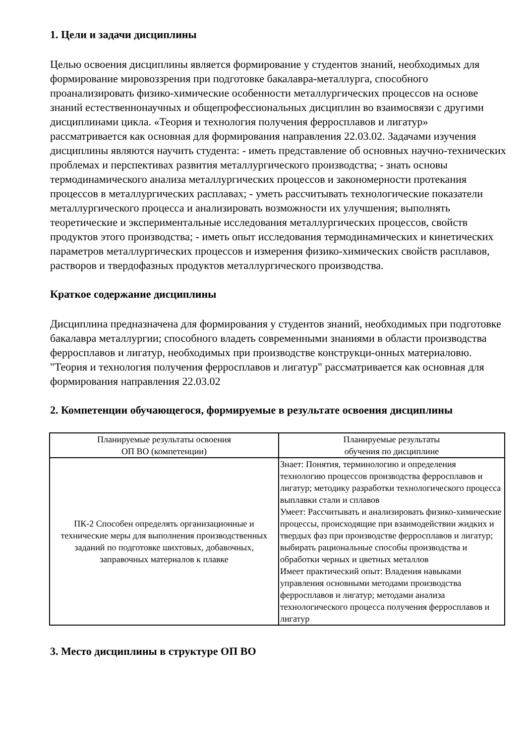1. Цели и задачи дисциплины
Целью освоения дисциплины является формирование у студентов знаний, необходимых для формирование мировоззрения при подготовке бакалавра-металлурга, способного проанализировать физико-химические особенности металлургических процессов на основе знаний естественнонаучных и общепрофессиональных дисциплин во взаимосвязи с другими дисциплинами цикла. «Теория и технология получения ферросплавов и лигатур» рассматривается как основная для формирования направления 22.03.02. Задачами изучения дисциплины являются научить студента: - иметь представление об основных научно-технических проблемах и перспективах развития металлургического производства; - знать основы термодинамического анализа металлургических процессов и закономерности протекания процессов в металлургических расплавах; - уметь рассчитывать технологические показатели металлургического процесса и анализировать возможности их улучшения; выполнять теоретические и экспериментальные исследования металлургических процессов, свойств продуктов этого производства; - иметь опыт исследования термодинамических и кинетических параметров металлургических процессов и измерения физико-химических свойств расплавов, растворов и твердофазных продуктов металлургического производства.
Краткое содержание дисциплины
Дисциплина предназначена для формирования у студентов знаний, необходимых при подготовке бакалавра металлургии; способного владеть современными знаниями в области производства ферросплавов и лигатур, необходимых при производстве конструкци-онных материаловю. "Теория и технология получения ферросплавов и лигатур" рассматривается как основная для формирования направления 22.03.02
2. Компетенции обучающегося, формируемые в результате освоения дисциплины
| Планируемые результаты освоения ОП ВО (компетенции) | Планируемые результаты обучения по дисциплине |
| --- | --- |
| ПК-2 Способен определять организационные и технические меры для выполнения производственных заданий по подготовке шихтовых, добавочных, заправочных материалов к плавке | Знает: Понятия, терминологию и определения технологию процессов производства ферросплавов и лигатур; методику разработки технологического процесса выплавки стали и сплавов Умеет: Рассчитывать и анализировать физико-химические процессы, происходящие при взаимодействии жидких и твердых фаз при производстве ферросплавов и лигатур; выбирать рациональные способы производства и обработки черных и цветных металлов Имеет практический опыт: Владения навыками управления основными методами производства ферросплавов и лигатур; методами анализа технологического процесса получения ферросплавов и лигатур |
3. Место дисциплины в структуре ОП ВО